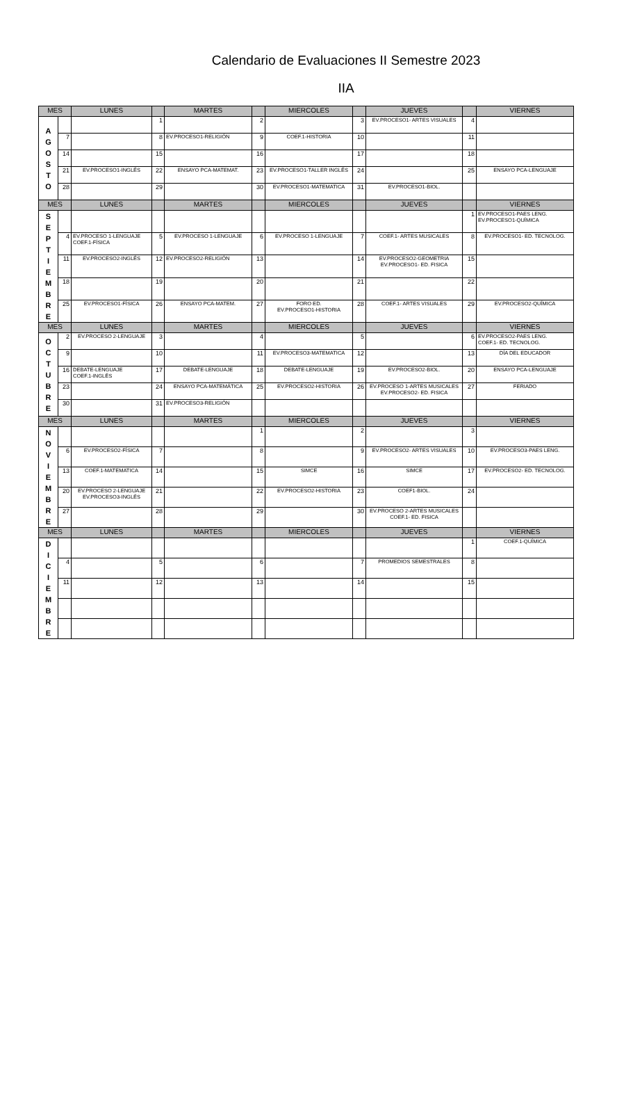Calendario de Evaluaciones II Semestre 2023
IIA
| MES | | LUNES | | MARTES | | MIERCOLES | | JUEVES | | VIERNES |
| --- | --- | --- | --- | --- | --- | --- | --- | --- | --- | --- |
| A G O S T O | | | 1 | | 2 | | 3 | EV.PROCESO1- ARTES VISUALES | 4 | |
| | 7 | | 8 | EV.PROCESO1-RELIGIÓN | 9 | COEF.1-HISTORIA | 10 | | 11 | |
| | 14 | | 15 | | 16 | | 17 | | 18 | |
| | 21 | EV.PROCESO1-INGLÉS | 22 | ENSAYO PCA-MATEMAT. | 23 | EV.PROCESO1-TALLER INGLÉS | 24 | | 25 | ENSAYO PCA-LENGUAJE |
| | 28 | | 29 | | 30 | EV.PROCESO1-MATEMATICA | 31 | EV.PROCESO1-BIOL. | | |
| MES | | LUNES | | MARTES | | MIERCOLES | | JUEVES | | VIERNES |
| S E P T I E M B R E | | | | | | | | | 1 | EV.PROCESO1-PAES LENG. EV.PROCESO1-QUÍMICA |
| | 4 | EV.PROCESO 1-LENGUAJE COEF.1-FÍSICA | 5 | EV.PROCESO 1-LENGUAJE | 6 | EV.PROCESO 1-LENGUAJE | 7 | COEF.1- ARTES MUSICALES | 8 | EV.PROCESO1- ED. TECNOLOG. |
| | 11 | EV.PROCESO2-INGLÉS | 12 | EV.PROCESO2-RELIGIÓN | 13 | | 14 | EV.PROCESO2-GEOMETRIA EV.PROCESO1- ED. FISICA | 15 | |
| | 18 | | 19 | | 20 | | 21 | | 22 | |
| | 25 | EV.PROCESO1-FÍSICA | 26 | ENSAYO PCA-MATEM. | 27 | FORO ED. EV.PROCESO1-HISTORIA | 28 | COEF.1- ARTES VISUALES | 29 | EV.PROCESO2-QUÍMICA |
| MES | | LUNES | | MARTES | | MIERCOLES | | JUEVES | | VIERNES |
| O C T U B R E | 2 | EV.PROCESO 2-LENGUAJE | 3 | | 4 | | 5 | | 6 | EV.PROCESO2-PAES LENG. COEF.1- ED. TECNOLOG. |
| | 9 | | 10 | | 11 | EV.PROCESO3-MATEMATICA | 12 | | 13 | DÍA DEL EDUCADOR |
| | 16 | DEBATE-LENGUAJE COEF.1-INGLÉS | 17 | DEBATE-LENGUAJE | 18 | DEBATE-LENGUAJE | 19 | EV.PROCESO2-BIOL. | 20 | ENSAYO PCA-LENGUAJE |
| | 23 | | 24 | ENSAYO PCA-MATEMÁTICA | 25 | EV.PROCESO2-HISTORIA | 26 | EV.PROCESO 1-ARTES MUSICALES EV.PROCESO2- ED. FISICA | 27 | FERIADO |
| | 30 | | 31 | EV.PROCESO3-RELIGIÓN | | | | | | |
| MES | | LUNES | | MARTES | | MIERCOLES | | JUEVES | | VIERNES |
| N O V I E M B R E | | | | | 1 | | 2 | | 3 | |
| | 6 | EV.PROCESO2-FÍSICA | 7 | | 8 | | 9 | EV.PROCESO2- ARTES VISUALES | 10 | EV.PROCESO3-PAES LENG. |
| | 13 | COEF.1-MATEMATICA | 14 | | 15 | SIMCE | 16 | SIMCE | 17 | EV.PROCESO2- ED. TECNOLOG. |
| | 20 | EV.PROCESO 2-LENGUAJE EV.PROCESO3-INGLÉS | 21 | | 22 | EV.PROCESO2-HISTORIA | 23 | COEF1-BIOL. | 24 | |
| | 27 | | 28 | | 29 | | 30 | EV.PROCESO 2-ARTES MUSICALES COEF.1- ED. FISICA | | |
| MES | | LUNES | | MARTES | | MIERCOLES | | JUEVES | | VIERNES |
| D I C I E M B R E | | | | | | | | | 1 | COEF.1-QUÍMICA |
| | 4 | | 5 | | 6 | | 7 | PROMEDIOS SEMESTRALES | 8 | |
| | 11 | | 12 | | 13 | | 14 | | 15 | |